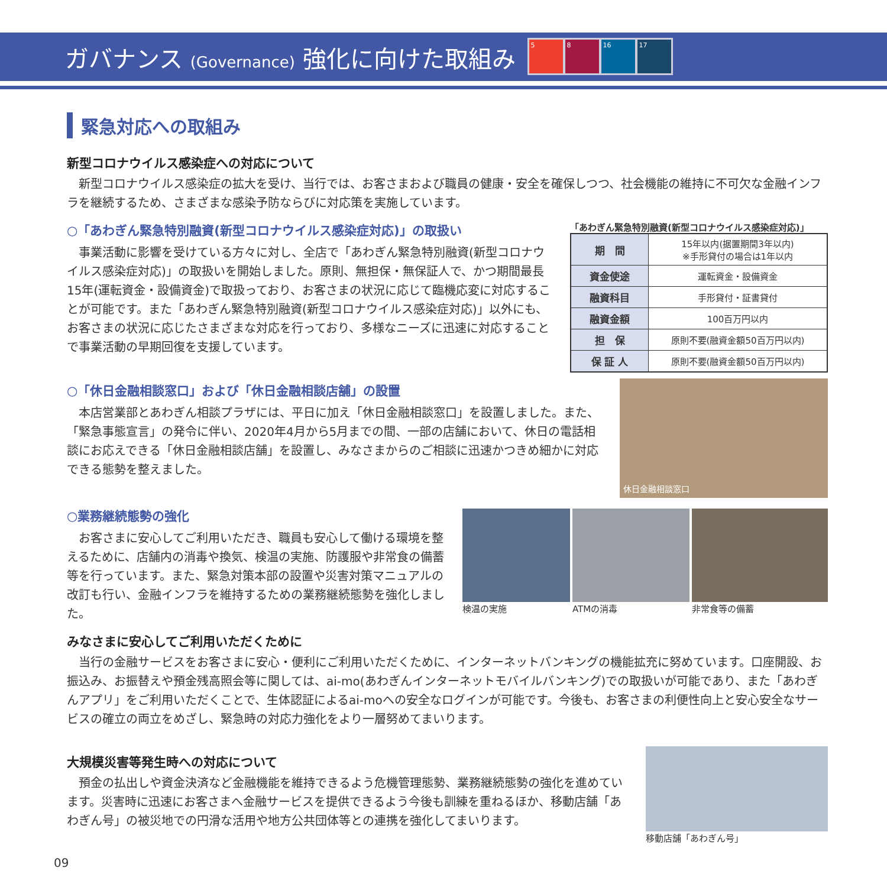ガバナンス (Governance) 強化に向けた取組み
5 8 16 17
緊急対応への取組み
新型コロナウイルス感染症への対応について
新型コロナウイルス感染症の拡大を受け、当行では、お客さまおよび職員の健康・安全を確保しつつ、社会機能の維持に不可欠な金融インフラを継続するため、さまざまな感染予防ならびに対応策を実施しています。
○「あわぎん緊急特別融資(新型コロナウイルス感染症対応)」の取扱い
事業活動に影響を受けている方々に対し、全店で「あわぎん緊急特別融資(新型コロナウイルス感染症対応)」の取扱いを開始しました。原則、無担保・無保証人で、かつ期間最長15年(運転資金・設備資金)で取扱っており、お客さまの状況に応じて臨機応変に対応することが可能です。また「あわぎん緊急特別融資(新型コロナウイルス感染症対応)」以外にも、お客さまの状況に応じたさまざまな対応を行っており、多様なニーズに迅速に対応することで事業活動の早期回復を支援しています。
「あわぎん緊急特別融資(新型コロナウイルス感染症対応)」
| 期 間 | 15年以内(据置期間3年以内) ※手形貸付の場合は1年以内 |
| 資金使途 | 運転資金・設備資金 |
| 融資科目 | 手形貸付・証書貸付 |
| 融資金額 | 100百万円以内 |
| 担 保 | 原則不要(融資金額50百万円以内) |
| 保 証 人 | 原則不要(融資金額50百万円以内) |
○「休日金融相談窓口」および「休日金融相談店舗」の設置
本店営業部とあわぎん相談プラザには、平日に加え「休日金融相談窓口」を設置しました。また、「緊急事態宣言」の発令に伴い、2020年4月から5月までの間、一部の店舗において、休日の電話相談にお応えできる「休日金融相談店舗」を設置し、みなさまからのご相談に迅速かつきめ細かに対応できる態勢を整えました。
休日金融相談窓口
○業務継続態勢の強化
お客さまに安心してご利用いただき、職員も安心して働ける環境を整えるために、店舗内の消毒や換気、検温の実施、防護服や非常食の備蓄等を行っています。また、緊急対策本部の設置や災害対策マニュアルの改訂も行い、金融インフラを維持するための業務継続態勢を強化しました。
検温の実施 ATMの消毒 非常食等の備蓄
みなさまに安心してご利用いただくために
当行の金融サービスをお客さまに安心・便利にご利用いただくために、インターネットバンキングの機能拡充に努めています。口座開設、お振込み、お振替えや預金残高照会等に関しては、ai-mo(あわぎんインターネットモバイルバンキング)での取扱いが可能であり、また「あわぎんアプリ」をご利用いただくことで、生体認証によるai-moへの安全なログインが可能です。今後も、お客さまの利便性向上と安心安全なサービスの確立の両立をめざし、緊急時の対応力強化をより一層努めてまいります。
大規模災害等発生時への対応について
預金の払出しや資金決済など金融機能を維持できるよう危機管理態勢、業務継続態勢の強化を進めています。災害時に迅速にお客さまへ金融サービスを提供できるよう今後も訓練を重ねるほか、移動店舗「あわぎん号」の被災地での円滑な活用や地方公共団体等との連携を強化してまいります。
移動店舗「あわぎん号」
09